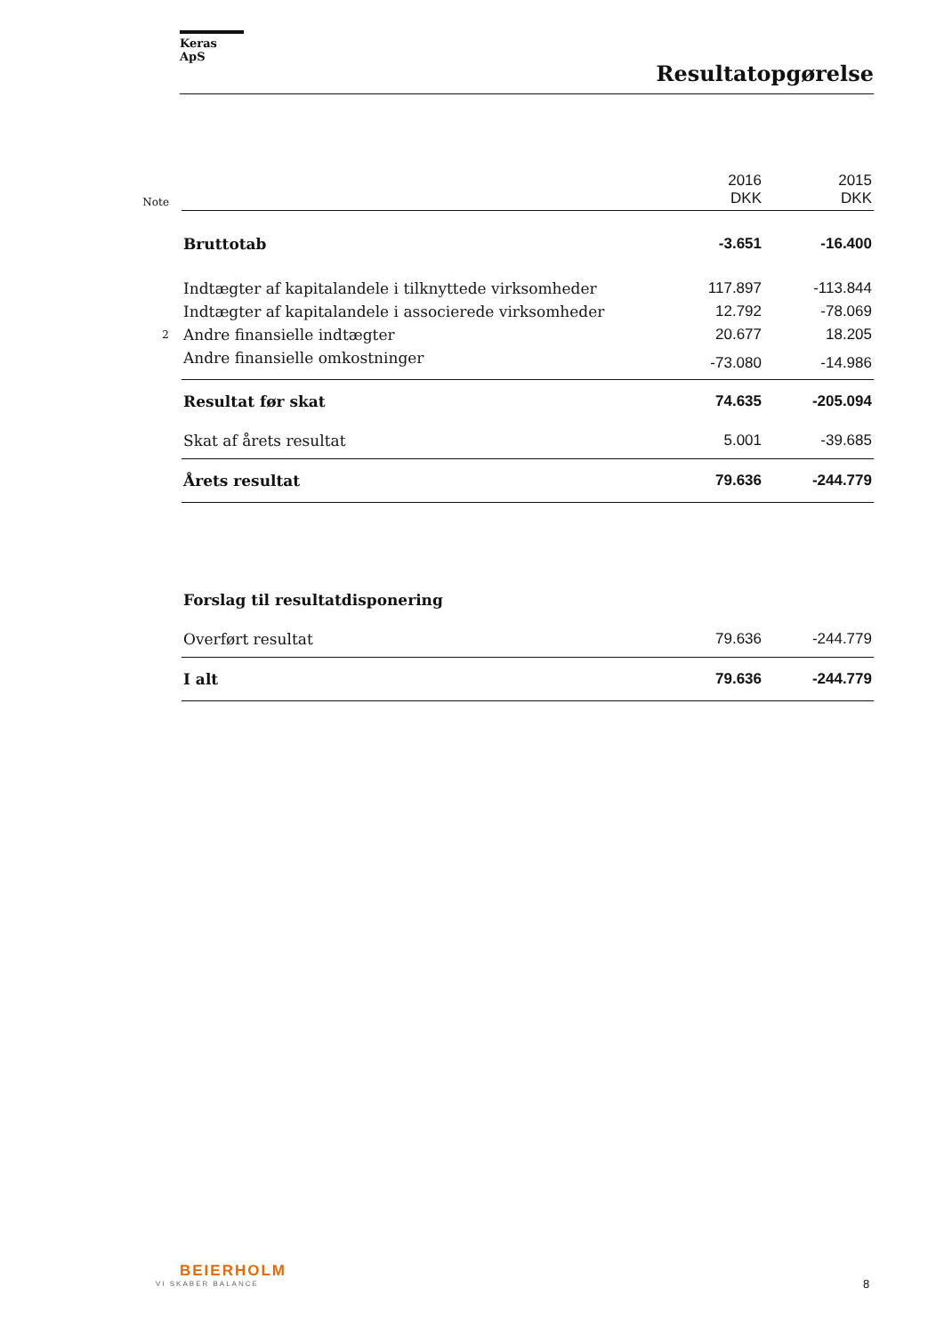Keras ApS
Resultatopgørelse
| Note | | 2016 DKK | 2015 DKK |
| | Bruttotab | -3.651 | -16.400 |
| | Indtægter af kapitalandele i tilknyttede virksomheder | 117.897 | -113.844 |
| | Indtægter af kapitalandele i associerede virksomheder | 12.792 | -78.069 |
| 2 | Andre finansielle indtægter | 20.677 | 18.205 |
| | Andre finansielle omkostninger | -73.080 | -14.986 |
| | Resultat før skat | 74.635 | -205.094 |
| | Skat af årets resultat | 5.001 | -39.685 |
| | Årets resultat | 79.636 | -244.779 |
| | Forslag til resultatdisponering | | |
| | Overført resultat | 79.636 | -244.779 |
| | I alt | 79.636 | -244.779 |
BEIERHOLM
VI SKABER BALANCE
8